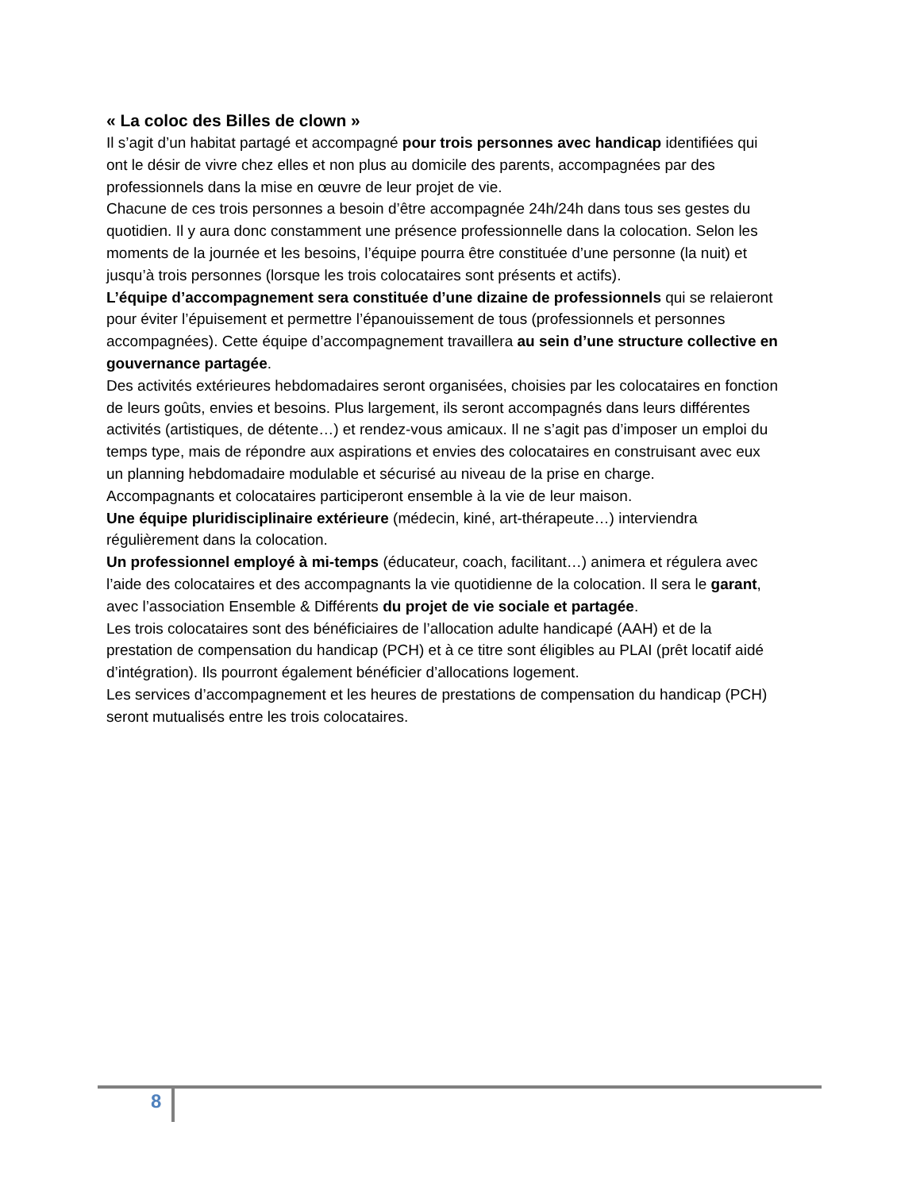« La coloc des Billes de clown »
Il s’agit d’un habitat partagé et accompagné pour trois personnes avec handicap identifiées qui ont le désir de vivre chez elles et non plus au domicile des parents, accompagnées par des professionnels dans la mise en œuvre de leur projet de vie.
Chacune de ces trois personnes a besoin d’être accompagnée 24h/24h dans tous ses gestes du quotidien. Il y aura donc constamment une présence professionnelle dans la colocation. Selon les moments de la journée et les besoins, l’équipe pourra être constituée d’une personne (la nuit) et jusqu’à trois personnes (lorsque les trois colocataires sont présents et actifs).
L’équipe d’accompagnement sera constituée d’une dizaine de professionnels qui se relaieront pour éviter l’épuisement et permettre l’épanouissement de tous (professionnels et personnes accompagnées). Cette équipe d’accompagnement travaillera au sein d’une structure collective en gouvernance partagée.
Des activités extérieures hebdomadaires seront organisées, choisies par les colocataires en fonction de leurs goûts, envies et besoins. Plus largement, ils seront accompagnés dans leurs différentes activités (artistiques, de détente…) et rendez-vous amicaux. Il ne s’agit pas d’imposer un emploi du temps type, mais de répondre aux aspirations et envies des colocataires en construisant avec eux un planning hebdomadaire modulable et sécurisé au niveau de la prise en charge.
Accompagnants et colocataires participeront ensemble à la vie de leur maison.
Une équipe pluridisciplinaire extérieure (médecin, kiné, art-thérapeute…) interviendra régulièrement dans la colocation.
Un professionnel employé à mi-temps (éducateur, coach, facilitant…) animera et régulera avec l’aide des colocataires et des accompagnants la vie quotidienne de la colocation. Il sera le garant, avec l’association Ensemble & Différents du projet de vie sociale et partagée.
Les trois colocataires sont des bénéficiaires de l’allocation adulte handicapé (AAH) et de la prestation de compensation du handicap (PCH) et à ce titre sont éligibles au PLAI (prêt locatif aidé d’intégration). Ils pourront également bénéficier d’allocations logement.
Les services d’accompagnement et les heures de prestations de compensation du handicap (PCH) seront mutualisés entre les trois colocataires.
8